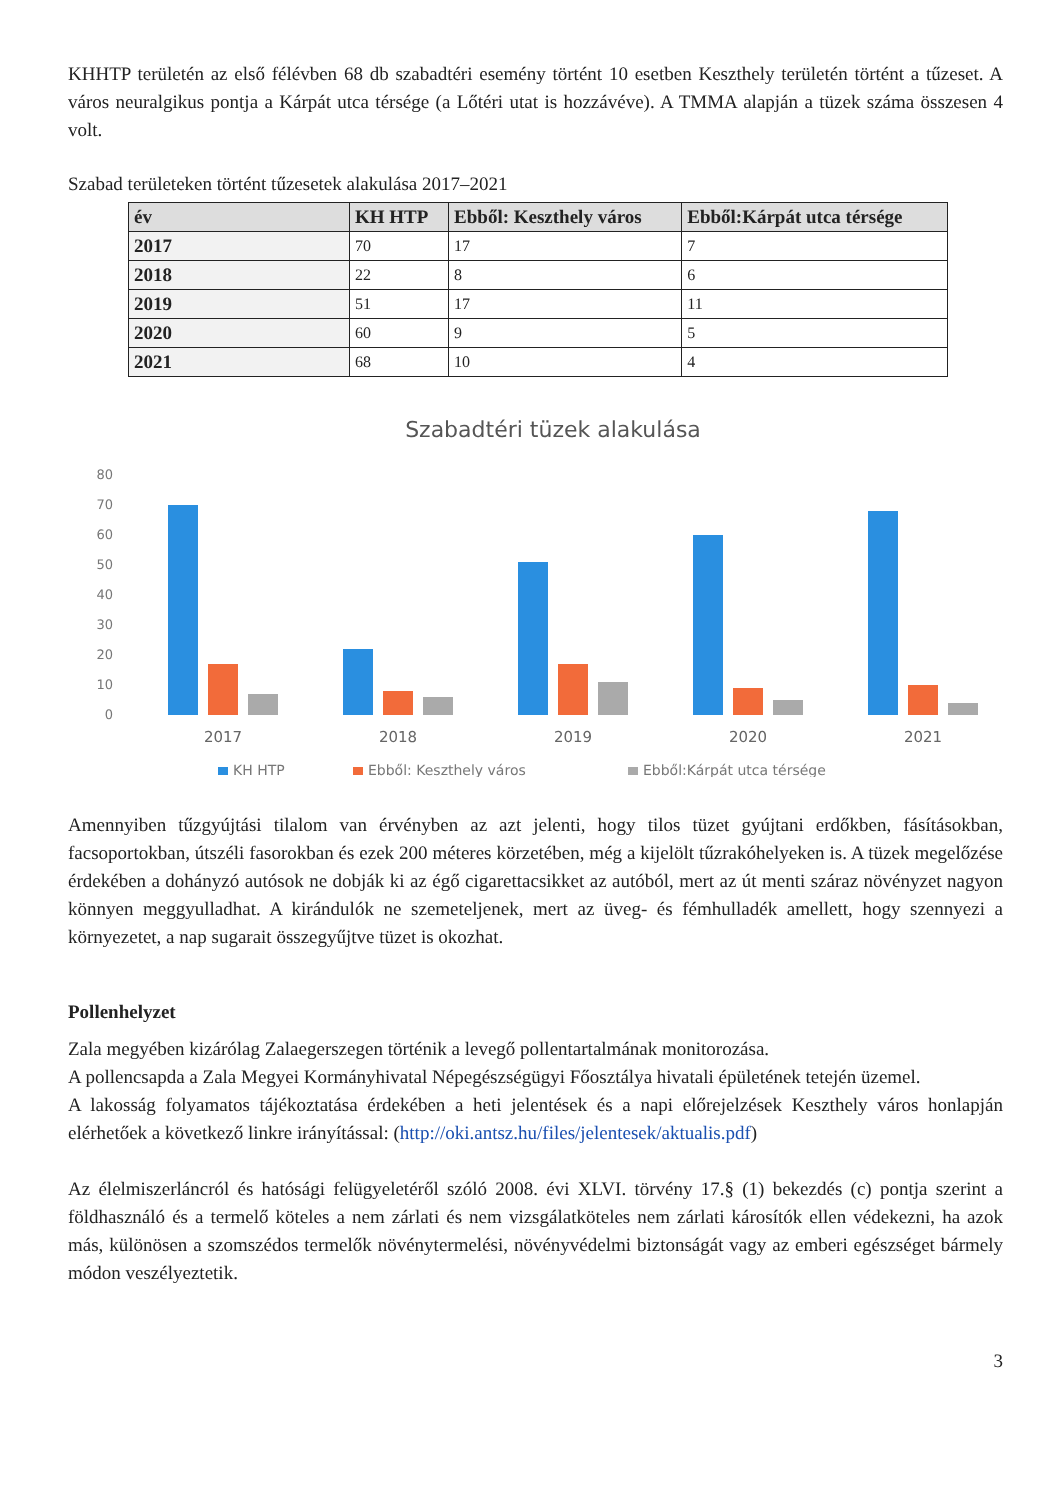KHHTP területén az első félévben 68 db szabadtéri esemény történt 10 esetben Keszthely területén történt a tűzeset. A város neuralgikus pontja a Kárpát utca térsége (a Lőtéri utat is hozzávéve). A TMMA alapján a tüzek száma összesen 4 volt.
Szabad területeken történt tűzesetek alakulása 2017–2021
| év | KH HTP | Ebből: Keszthely város | Ebből:Kárpát utca térsége |
| --- | --- | --- | --- |
| 2017 | 70 | 17 | 7 |
| 2018 | 22 | 8 | 6 |
| 2019 | 51 | 17 | 11 |
| 2020 | 60 | 9 | 5 |
| 2021 | 68 | 10 | 4 |
Szabadtéri tüzek alakulása
80
70
60
50
40
30
20
10
0
2017
2018
2019
2020
2021
KH HTP
Ebből: Keszthely város
Ebből:Kárpát utca térsége
Amennyiben tűzgyújtási tilalom van érvényben az azt jelenti, hogy tilos tüzet gyújtani erdőkben, fásításokban, facsoportokban, útszéli fasorokban és ezek 200 méteres körzetében, még a kijelölt tűzrakóhelyeken is. A tüzek megelőzése érdekében a dohányzó autósok ne dobják ki az égő cigarettacsikket az autóból, mert az út menti száraz növényzet nagyon könnyen meggyulladhat. A kirándulók ne szemeteljenek, mert az üveg- és fémhulladék amellett, hogy szennyezi a környezetet, a nap sugarait összegyűjtve tüzet is okozhat.
Pollenhelyzet
Zala megyében kizárólag Zalaegerszegen történik a levegő pollentartalmának monitorozása.
A pollencsapda a Zala Megyei Kormányhivatal Népegészségügyi Főosztálya hivatali épületének tetején üzemel.
A lakosság folyamatos tájékoztatása érdekében a heti jelentések és a napi előrejelzések Keszthely város honlapján elérhetőek a következő linkre irányítással: (http://oki.antsz.hu/files/jelentesek/aktualis.pdf)
Az élelmiszerláncról és hatósági felügyeletéről szóló 2008. évi XLVI. törvény 17.§ (1) bekezdés (c) pontja szerint a földhasználó és a termelő köteles a nem zárlati és nem vizsgálatköteles nem zárlati károsítók ellen védekezni, ha azok más, különösen a szomszédos termelők növénytermelési, növényvédelmi biztonságát vagy az emberi egészséget bármely módon veszélyeztetik.
3